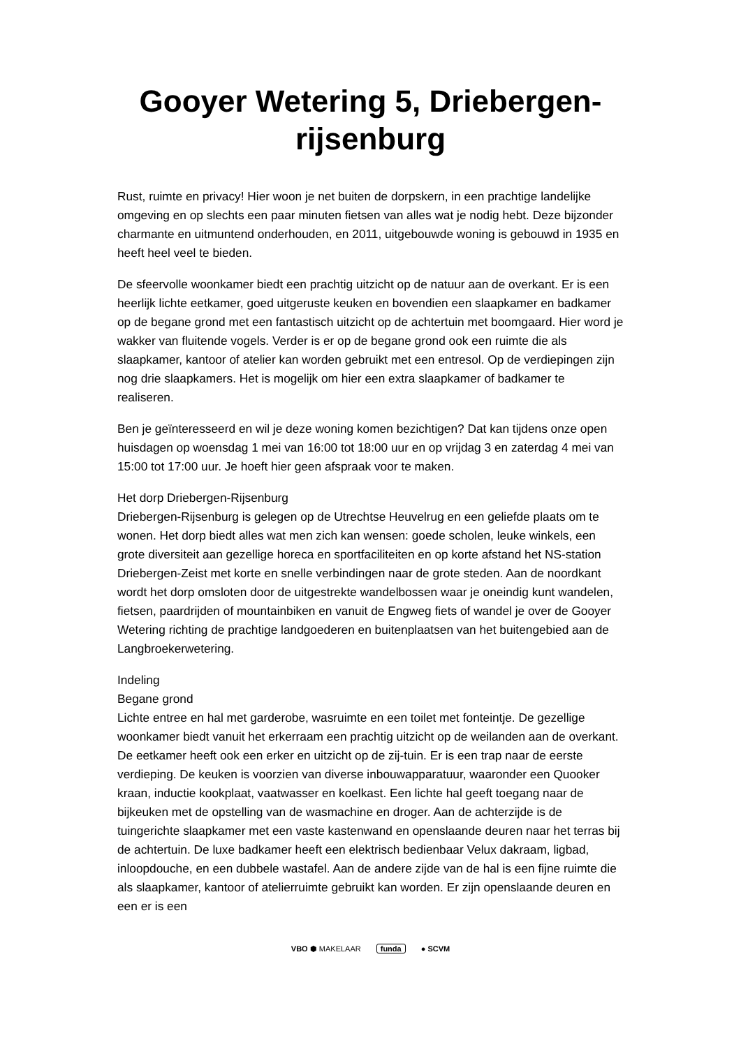Gooyer Wetering 5, Driebergen-rijsenburg
Rust, ruimte en privacy! Hier woon je net buiten de dorpskern, in een prachtige landelijke omgeving en op slechts een paar minuten fietsen van alles wat je nodig hebt. Deze bijzonder charmante en uitmuntend onderhouden, en 2011, uitgebouwde woning is gebouwd in 1935 en heeft heel veel te bieden.
De sfeervolle woonkamer biedt een prachtig uitzicht op de natuur aan de overkant. Er is een heerlijk lichte eetkamer, goed uitgeruste keuken en bovendien een slaapkamer en badkamer op de begane grond met een fantastisch uitzicht op de achtertuin met boomgaard. Hier word je wakker van fluitende vogels. Verder is er op de begane grond ook een ruimte die als slaapkamer, kantoor of atelier kan worden gebruikt met een entresol. Op de verdiepingen zijn nog drie slaapkamers. Het is mogelijk om hier een extra slaapkamer of badkamer te realiseren.
Ben je geïnteresseerd en wil je deze woning komen bezichtigen? Dat kan tijdens onze open huisdagen op woensdag 1 mei van 16:00 tot 18:00 uur en op vrijdag 3 en zaterdag 4 mei van 15:00 tot 17:00 uur. Je hoeft hier geen afspraak voor te maken.
Het dorp Driebergen-Rijsenburg
Driebergen-Rijsenburg is gelegen op de Utrechtse Heuvelrug en een geliefde plaats om te wonen. Het dorp biedt alles wat men zich kan wensen: goede scholen, leuke winkels, een grote diversiteit aan gezellige horeca en sportfaciliteiten en op korte afstand het NS-station Driebergen-Zeist met korte en snelle verbindingen naar de grote steden. Aan de noordkant wordt het dorp omsloten door de uitgestrekte wandelbossen waar je oneindig kunt wandelen, fietsen, paardrijden of mountainbiken en vanuit de Engweg fiets of wandel je over de Gooyer Wetering richting de prachtige landgoederen en buitenplaatsen van het buitengebied aan de Langbroekerwetering.
Indeling
Begane grond
Lichte entree en hal met garderobe, wasruimte en een toilet met fonteintje. De gezellige woonkamer biedt vanuit het erkerraam een prachtig uitzicht op de weilanden aan de overkant. De eetkamer heeft ook een erker en uitzicht op de zij-tuin. Er is een trap naar de eerste verdieping. De keuken is voorzien van diverse inbouwapparatuur, waaronder een Quooker kraan, inductie kookplaat, vaatwasser en koelkast. Een lichte hal geeft toegang naar de bijkeuken met de opstelling van de wasmachine en droger. Aan de achterzijde is de tuingerichte slaapkamer met een vaste kastenwand en openslaande deuren naar het terras bij de achtertuin. De luxe badkamer heeft een elektrisch bedienbaar Velux dakraam, ligbad, inloopdouche, en een dubbele wastafel. Aan de andere zijde van de hal is een fijne ruimte die als slaapkamer, kantoor of atelierruimte gebruikt kan worden. Er zijn openslaande deuren en een er is een
VBO ⬢ MAKELAAR funda ● SCVM